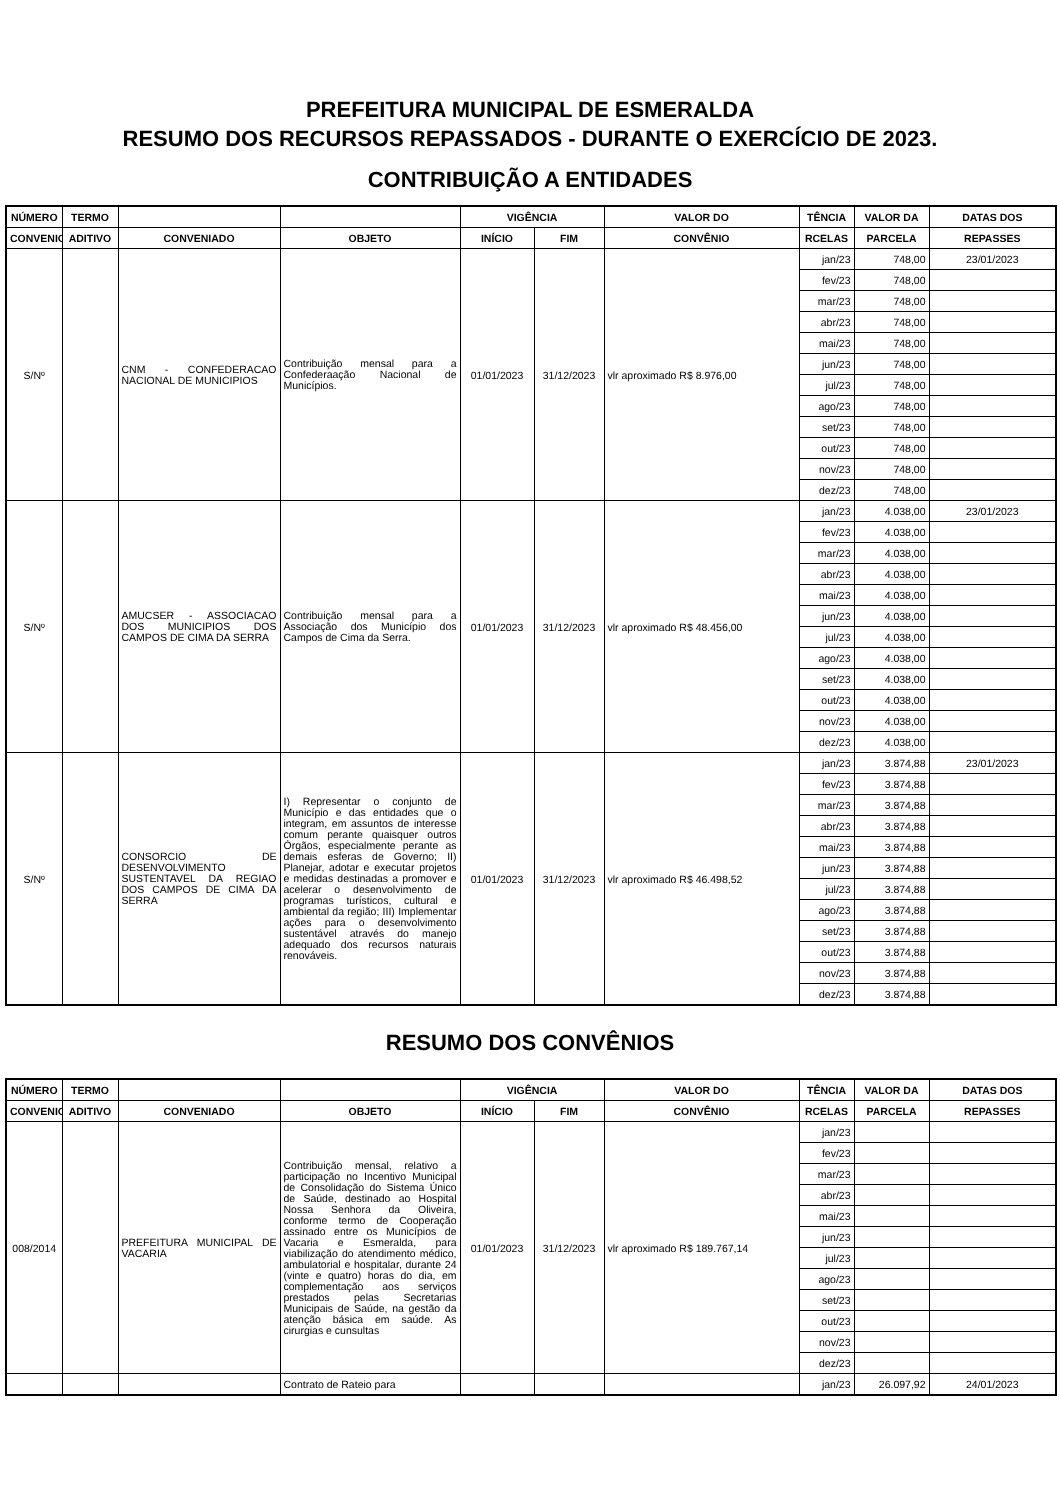PREFEITURA MUNICIPAL DE ESMERALDA
RESUMO DOS RECURSOS REPASSADOS - DURANTE O EXERCÍCIO DE 2023.
CONTRIBUIÇÃO A ENTIDADES
| NÚMERO | TERMO | | | VIGÊNCIA | | VALOR DO | TÊNCIA | VALOR DA | DATAS DOS |
| --- | --- | --- | --- | --- | --- | --- | --- | --- | --- |
| CONVENIO | ADITIVO | CONVENIADO | OBJETO | INÍCIO | FIM | CONVÊNIO | RCELAS | PARCELA | REPASSES |
| S/Nº | | CNM - CONFEDERACAO NACIONAL DE MUNICIPIOS | Contribuição mensal para a Confederaação Nacional de Municípios. | 01/01/2023 | 31/12/2023 | vlr aproximado R$ 8.976,00 | jan/23 | 748,00 | 23/01/2023 |
| | | | | | | | fev/23 | 748,00 | |
| | | | | | | | mar/23 | 748,00 | |
| | | | | | | | abr/23 | 748,00 | |
| | | | | | | | mai/23 | 748,00 | |
| | | | | | | | jun/23 | 748,00 | |
| | | | | | | | jul/23 | 748,00 | |
| | | | | | | | ago/23 | 748,00 | |
| | | | | | | | set/23 | 748,00 | |
| | | | | | | | out/23 | 748,00 | |
| | | | | | | | nov/23 | 748,00 | |
| | | | | | | | dez/23 | 748,00 | |
| S/Nº | | AMUCSER - ASSOCIACAO DOS MUNICIPIOS DOS CAMPOS DE CIMA DA SERRA | Contribuição mensal para a Associação dos Município dos Campos de Cima da Serra. | 01/01/2023 | 31/12/2023 | vlr aproximado R$ 48.456,00 | jan/23 | 4.038,00 | 23/01/2023 |
| | | | | | | | fev/23 | 4.038,00 | |
| | | | | | | | mar/23 | 4.038,00 | |
| | | | | | | | abr/23 | 4.038,00 | |
| | | | | | | | mai/23 | 4.038,00 | |
| | | | | | | | jun/23 | 4.038,00 | |
| | | | | | | | jul/23 | 4.038,00 | |
| | | | | | | | ago/23 | 4.038,00 | |
| | | | | | | | set/23 | 4.038,00 | |
| | | | | | | | out/23 | 4.038,00 | |
| | | | | | | | nov/23 | 4.038,00 | |
| | | | | | | | dez/23 | 4.038,00 | |
| S/Nº | | CONSORCIO DE DESENVOLVIMENTO SUSTENTAVEL DA REGIAO DOS CAMPOS DE CIMA DA SERRA | I) Representar o conjunto de Município e das entidades que o integram, em assuntos de interesse comum perante quaisquer outros Órgãos, especialmente perante as demais esferas de Governo; II) Planejar, adotar e executar projetos e medidas destinadas a promover e acelerar o desenvolvimento de programas turísticos, cultural e ambiental da região; III) Implementar ações para o desenvolvimento sustentável através do manejo adequado dos recursos naturais renováveis. | 01/01/2023 | 31/12/2023 | vlr aproximado R$ 46.498,52 | jan/23 | 3.874,88 | 23/01/2023 |
| | | | | | | | fev/23 | 3.874,88 | |
| | | | | | | | mar/23 | 3.874,88 | |
| | | | | | | | abr/23 | 3.874,88 | |
| | | | | | | | mai/23 | 3.874,88 | |
| | | | | | | | jun/23 | 3.874,88 | |
| | | | | | | | jul/23 | 3.874,88 | |
| | | | | | | | ago/23 | 3.874,88 | |
| | | | | | | | set/23 | 3.874,88 | |
| | | | | | | | out/23 | 3.874,88 | |
| | | | | | | | nov/23 | 3.874,88 | |
| | | | | | | | dez/23 | 3.874,88 | |
RESUMO DOS CONVÊNIOS
| NÚMERO | TERMO | | | VIGÊNCIA | | VALOR DO | TÊNCIA | VALOR DA | DATAS DOS |
| --- | --- | --- | --- | --- | --- | --- | --- | --- | --- |
| CONVENIO | ADITIVO | CONVENIADO | OBJETO | INÍCIO | FIM | CONVÊNIO | RCELAS | PARCELA | REPASSES |
| 008/2014 | | PREFEITURA MUNICIPAL DE VACARIA | Contribuição mensal, relativo a participação no Incentivo Municipal de Consolidação do Sistema Único de Saúde, destinado ao Hospital Nossa Senhora da Oliveira, conforme termo de Cooperação assinado entre os Municípios de Vacaria e Esmeralda, para viabilização do atendimento médico, ambulatorial e hospitalar, durante 24 (vinte e quatro) horas do dia, em complementação aos serviços prestados pelas Secretarias Municipais de Saúde, na gestão da atenção básica em saúde. As cirurgias e cunsultas | 01/01/2023 | 31/12/2023 | vlr aproximado R$ 189.767,14 | jan/23 | | |
| | | | | | | | fev/23 | | |
| | | | | | | | mar/23 | | |
| | | | | | | | abr/23 | | |
| | | | | | | | mai/23 | | |
| | | | | | | | jun/23 | | |
| | | | | | | | jul/23 | | |
| | | | | | | | ago/23 | | |
| | | | | | | | set/23 | | |
| | | | | | | | out/23 | | |
| | | | | | | | nov/23 | | |
| | | | | | | | dez/23 | | |
| | | | Contrato de Rateio para | | | | jan/23 | 26.097,92 | 24/01/2023 |